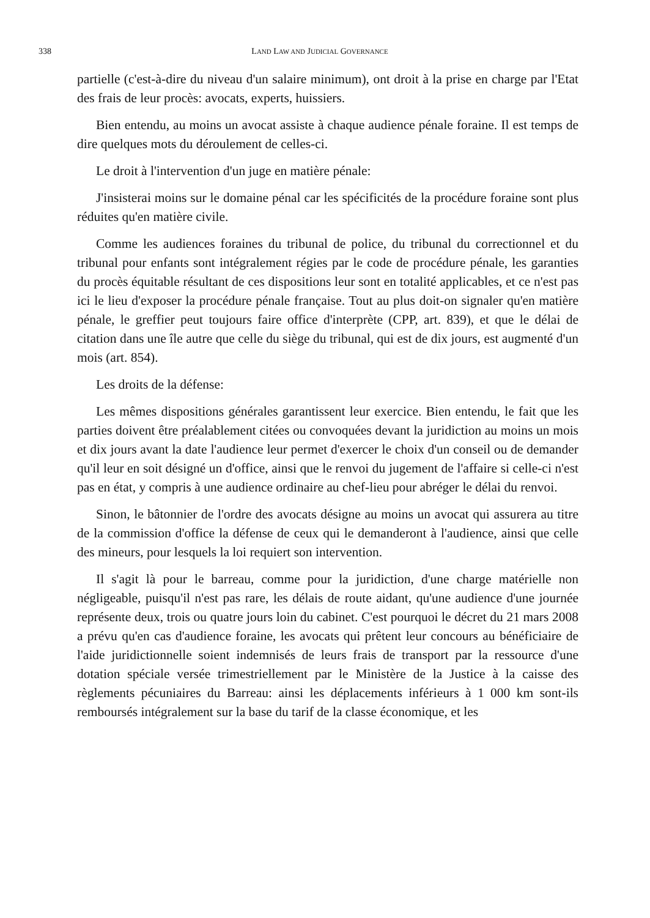338 LAND LAW AND JUDICIAL GOVERNANCE
partielle (c'est-à-dire du niveau d'un salaire minimum), ont droit à la prise en charge par l'Etat des frais de leur procès: avocats, experts, huissiers.
Bien entendu, au moins un avocat assiste à chaque audience pénale foraine. Il est temps de dire quelques mots du déroulement de celles-ci.
Le droit à l'intervention d'un juge en matière pénale:
J'insisterai moins sur le domaine pénal car les spécificités de la procédure foraine sont plus réduites qu'en matière civile.
Comme les audiences foraines du tribunal de police, du tribunal du correctionnel et du tribunal pour enfants sont intégralement régies par le code de procédure pénale, les garanties du procès équitable résultant de ces dispositions leur sont en totalité applicables, et ce n'est pas ici le lieu d'exposer la procédure pénale française. Tout au plus doit-on signaler qu'en matière pénale, le greffier peut toujours faire office d'interprète (CPP, art. 839), et que le délai de citation dans une île autre que celle du siège du tribunal, qui est de dix jours, est augmenté d'un mois (art. 854).
Les droits de la défense:
Les mêmes dispositions générales garantissent leur exercice. Bien entendu, le fait que les parties doivent être préalablement citées ou convoquées devant la juridiction au moins un mois et dix jours avant la date l'audience leur permet d'exercer le choix d'un conseil ou de demander qu'il leur en soit désigné un d'office, ainsi que le renvoi du jugement de l'affaire si celle-ci n'est pas en état, y compris à une audience ordinaire au chef-lieu pour abréger le délai du renvoi.
Sinon, le bâtonnier de l'ordre des avocats désigne au moins un avocat qui assurera au titre de la commission d'office la défense de ceux qui le demanderont à l'audience, ainsi que celle des mineurs, pour lesquels la loi requiert son intervention.
Il s'agit là pour le barreau, comme pour la juridiction, d'une charge matérielle non négligeable, puisqu'il n'est pas rare, les délais de route aidant, qu'une audience d'une journée représente deux, trois ou quatre jours loin du cabinet. C'est pourquoi le décret du 21 mars 2008 a prévu qu'en cas d'audience foraine, les avocats qui prêtent leur concours au bénéficiaire de l'aide juridictionnelle soient indemnisés de leurs frais de transport par la ressource d'une dotation spéciale versée trimestriellement par le Ministère de la Justice à la caisse des règlements pécuniaires du Barreau: ainsi les déplacements inférieurs à 1 000 km sont-ils remboursés intégralement sur la base du tarif de la classe économique, et les